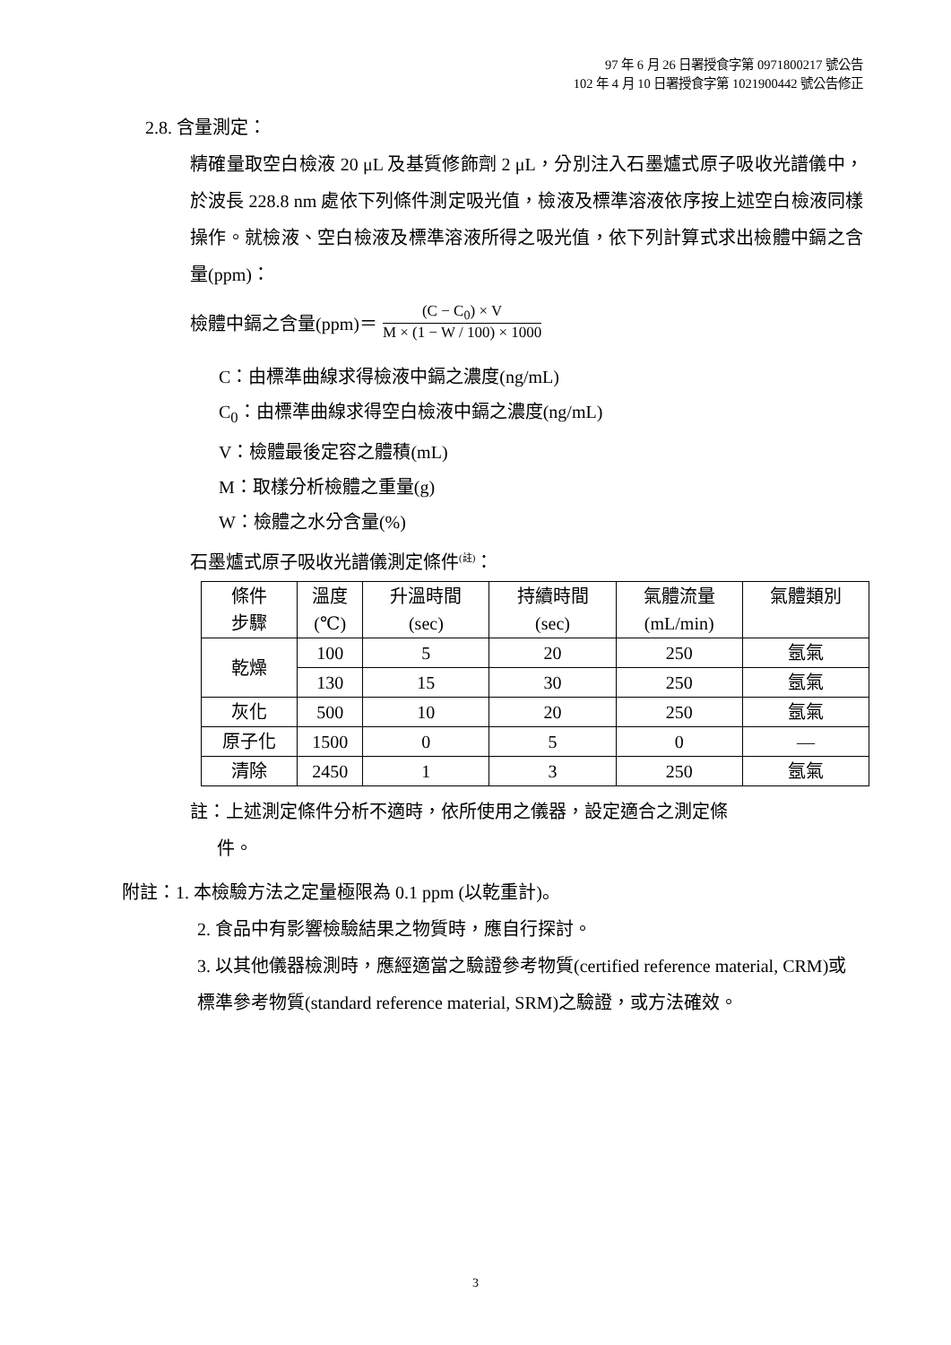97 年 6 月 26 日署授食字第 0971800217 號公告
102 年 4 月 10 日署授食字第 1021900442 號公告修正
2.8. 含量測定：
精確量取空白檢液 20 μL 及基質修飾劑 2 μL，分別注入石墨爐式原子吸收光譜儀中，於波長 228.8 nm 處依下列條件測定吸光值，檢液及標準溶液依序按上述空白檢液同樣操作。就檢液、空白檢液及標準溶液所得之吸光值，依下列計算式求出檢體中鎘之含量(ppm)：
檢體中鎘之含量(ppm)＝
(C − C<sub>0</sub>) × V
M × (1 − W / 100) × 1000
C：由標準曲線求得檢液中鎘之濃度(ng/mL)
C<sub>0</sub>：由標準曲線求得空白檢液中鎘之濃度(ng/mL)
V：檢體最後定容之體積(mL)
M：取樣分析檢體之重量(g)
W：檢體之水分含量(%)
石墨爐式原子吸收光譜儀測定條件<sup>(註)</sup>：
| 條件 步驟 | 溫度 (℃) | 升溫時間 (sec) | 持續時間 (sec) | 氣體流量 (mL/min) | 氣體類別 |
| --- | --- | --- | --- | --- | --- |
| 乾燥 | 100 | 5 | 20 | 250 | 氬氣 |
| | 130 | 15 | 30 | 250 | 氬氣 |
| 灰化 | 500 | 10 | 20 | 250 | 氬氣 |
| 原子化 | 1500 | 0 | 5 | 0 | — |
| 清除 | 2450 | 1 | 3 | 250 | 氬氣 |
註：上述測定條件分析不適時，依所使用之儀器，設定適合之測定條
件。
附註：1. 本檢驗方法之定量極限為 0.1 ppm (以乾重計)。
2. 食品中有影響檢驗結果之物質時，應自行探討。
3. 以其他儀器檢測時，應經適當之驗證參考物質(certified reference material, CRM)或標準參考物質(standard reference material, SRM)之驗證，或方法確效。
3